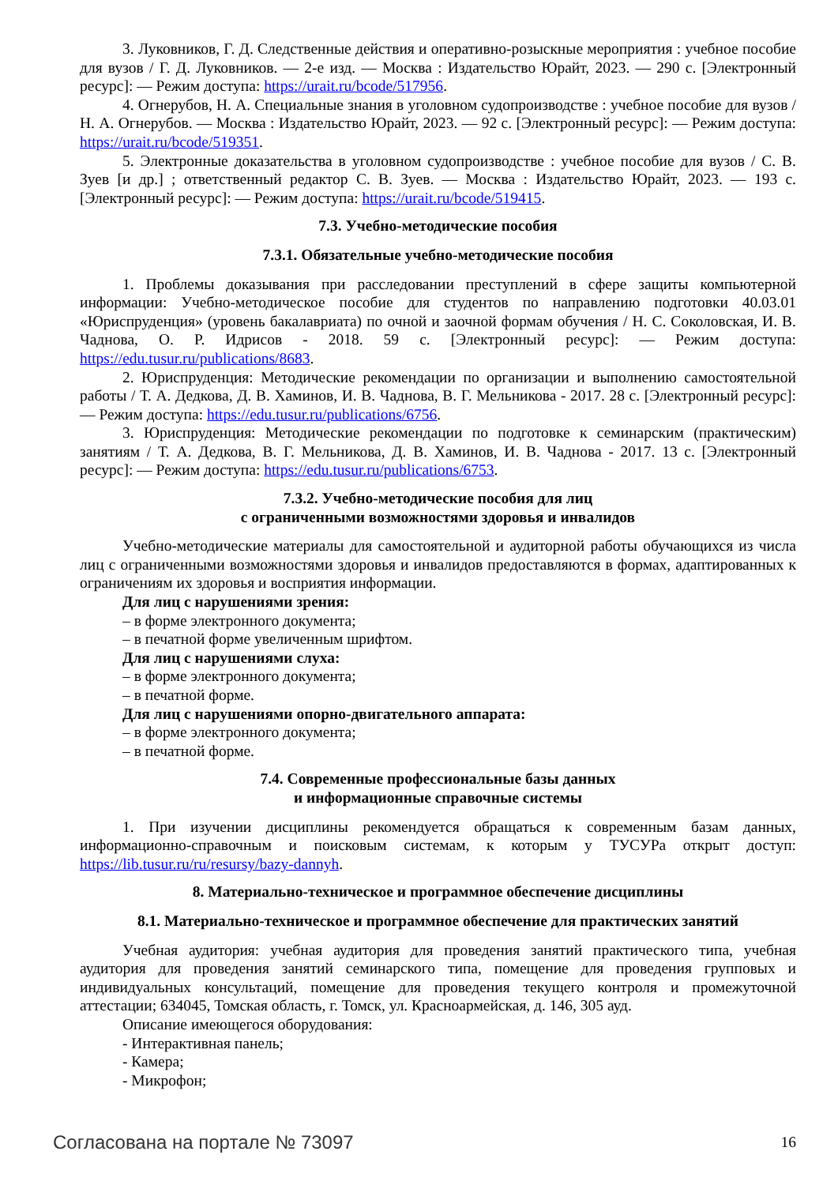3. Луковников, Г. Д. Следственные действия и оперативно-розыскные мероприятия : учебное пособие для вузов / Г. Д. Луковников. — 2-е изд. — Москва : Издательство Юрайт, 2023. — 290 с. [Электронный ресурс]: — Режим доступа: https://urait.ru/bcode/517956.
4. Огнерубов, Н. А. Специальные знания в уголовном судопроизводстве : учебное пособие для вузов / Н. А. Огнерубов. — Москва : Издательство Юрайт, 2023. — 92 с. [Электронный ресурс]: — Режим доступа: https://urait.ru/bcode/519351.
5. Электронные доказательства в уголовном судопроизводстве : учебное пособие для вузов / С. В. Зуев [и др.] ; ответственный редактор С. В. Зуев. — Москва : Издательство Юрайт, 2023. — 193 с. [Электронный ресурс]: — Режим доступа: https://urait.ru/bcode/519415.
7.3. Учебно-методические пособия
7.3.1. Обязательные учебно-методические пособия
1. Проблемы доказывания при расследовании преступлений в сфере защиты компьютерной информации: Учебно-методическое пособие для студентов по направлению подготовки 40.03.01 «Юриспруденция» (уровень бакалавриата) по очной и заочной формам обучения / Н. С. Соколовская, И. В. Чаднова, О. Р. Идрисов - 2018. 59 с. [Электронный ресурс]: — Режим доступа: https://edu.tusur.ru/publications/8683.
2. Юриспруденция: Методические рекомендации по организации и выполнению самостоятельной работы / Т. А. Дедкова, Д. В. Хаминов, И. В. Чаднова, В. Г. Мельникова - 2017. 28 с. [Электронный ресурс]: — Режим доступа: https://edu.tusur.ru/publications/6756.
3. Юриспруденция: Методические рекомендации по подготовке к семинарским (практическим) занятиям / Т. А. Дедкова, В. Г. Мельникова, Д. В. Хаминов, И. В. Чаднова - 2017. 13 с. [Электронный ресурс]: — Режим доступа: https://edu.tusur.ru/publications/6753.
7.3.2. Учебно-методические пособия для лиц
с ограниченными возможностями здоровья и инвалидов
Учебно-методические материалы для самостоятельной и аудиторной работы обучающихся из числа лиц с ограниченными возможностями здоровья и инвалидов предоставляются в формах, адаптированных к ограничениям их здоровья и восприятия информации.
Для лиц с нарушениями зрения:
– в форме электронного документа;
– в печатной форме увеличенным шрифтом.
Для лиц с нарушениями слуха:
– в форме электронного документа;
– в печатной форме.
Для лиц с нарушениями опорно-двигательного аппарата:
– в форме электронного документа;
– в печатной форме.
7.4. Современные профессиональные базы данных
и информационные справочные системы
1. При изучении дисциплины рекомендуется обращаться к современным базам данных, информационно-справочным и поисковым системам, к которым у ТУСУРа открыт доступ: https://lib.tusur.ru/ru/resursy/bazy-dannyh.
8. Материально-техническое и программное обеспечение дисциплины
8.1. Материально-техническое и программное обеспечение для практических занятий
Учебная аудитория: учебная аудитория для проведения занятий практического типа, учебная аудитория для проведения занятий семинарского типа, помещение для проведения групповых и индивидуальных консультаций, помещение для проведения текущего контроля и промежуточной аттестации; 634045, Томская область, г. Томск, ул. Красноармейская, д. 146, 305 ауд.
Описание имеющегося оборудования:
- Интерактивная панель;
- Камера;
- Микрофон;
Согласована на портале № 73097 16